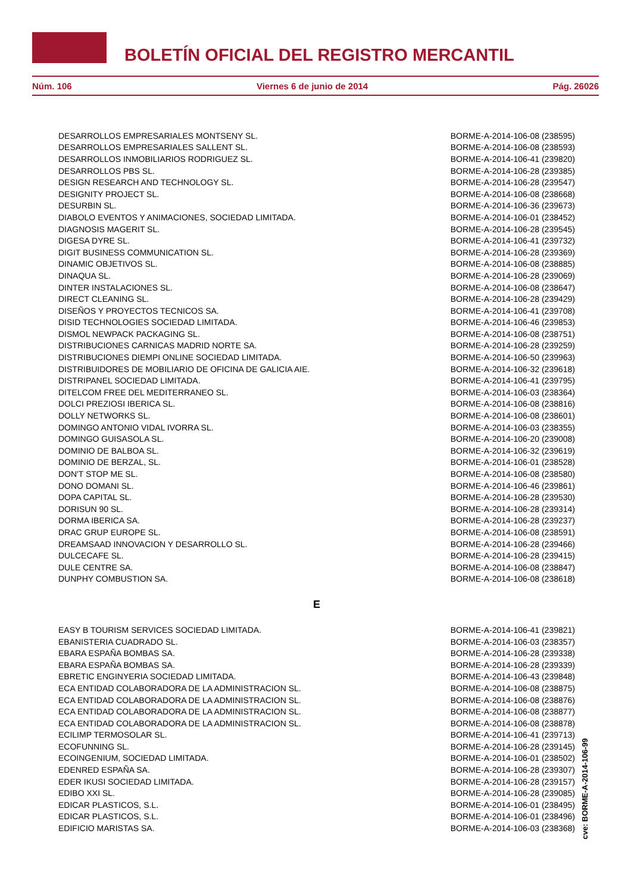BOLETÍN OFICIAL DEL REGISTRO MERCANTIL
Núm. 106 Viernes 6 de junio de 2014 Pág. 26026
| DESARROLLOS EMPRESARIALES MONTSENY SL. | BORME-A-2014-106-08 (238595) |
| DESARROLLOS EMPRESARIALES SALLENT SL. | BORME-A-2014-106-08 (238593) |
| DESARROLLOS INMOBILIARIOS RODRIGUEZ SL. | BORME-A-2014-106-41 (239820) |
| DESARROLLOS PBS SL. | BORME-A-2014-106-28 (239385) |
| DESIGN RESEARCH AND TECHNOLOGY SL. | BORME-A-2014-106-28 (239547) |
| DESIGNITY PROJECT SL. | BORME-A-2014-106-08 (238668) |
| DESURBIN SL. | BORME-A-2014-106-36 (239673) |
| DIABOLO EVENTOS Y ANIMACIONES, SOCIEDAD LIMITADA. | BORME-A-2014-106-01 (238452) |
| DIAGNOSIS MAGERIT SL. | BORME-A-2014-106-28 (239545) |
| DIGESA DYRE SL. | BORME-A-2014-106-41 (239732) |
| DIGIT BUSINESS COMMUNICATION SL. | BORME-A-2014-106-28 (239369) |
| DINAMIC OBJETIVOS SL. | BORME-A-2014-106-08 (238885) |
| DINAQUA SL. | BORME-A-2014-106-28 (239069) |
| DINTER INSTALACIONES SL. | BORME-A-2014-106-08 (238647) |
| DIRECT CLEANING SL. | BORME-A-2014-106-28 (239429) |
| DISEÑOS Y PROYECTOS TECNICOS SA. | BORME-A-2014-106-41 (239708) |
| DISID TECHNOLOGIES SOCIEDAD LIMITADA. | BORME-A-2014-106-46 (239853) |
| DISMOL NEWPACK PACKAGING SL. | BORME-A-2014-106-08 (238751) |
| DISTRIBUCIONES CARNICAS MADRID NORTE SA. | BORME-A-2014-106-28 (239259) |
| DISTRIBUCIONES DIEMPI ONLINE SOCIEDAD LIMITADA. | BORME-A-2014-106-50 (239963) |
| DISTRIBUIDORES DE MOBILIARIO DE OFICINA DE GALICIA AIE. | BORME-A-2014-106-32 (239618) |
| DISTRIPANEL SOCIEDAD LIMITADA. | BORME-A-2014-106-41 (239795) |
| DITELCOM FREE DEL MEDITERRANEO SL. | BORME-A-2014-106-03 (238364) |
| DOLCI PREZIOSI IBERICA SL. | BORME-A-2014-106-08 (238816) |
| DOLLY NETWORKS SL. | BORME-A-2014-106-08 (238601) |
| DOMINGO ANTONIO VIDAL IVORRA SL. | BORME-A-2014-106-03 (238355) |
| DOMINGO GUISASOLA SL. | BORME-A-2014-106-20 (239008) |
| DOMINIO DE BALBOA SL. | BORME-A-2014-106-32 (239619) |
| DOMINIO DE BERZAL, SL. | BORME-A-2014-106-01 (238528) |
| DON'T STOP ME SL. | BORME-A-2014-106-08 (238580) |
| DONO DOMANI SL. | BORME-A-2014-106-46 (239861) |
| DOPA CAPITAL SL. | BORME-A-2014-106-28 (239530) |
| DORISUN 90 SL. | BORME-A-2014-106-28 (239314) |
| DORMA IBERICA SA. | BORME-A-2014-106-28 (239237) |
| DRAC GRUP EUROPE SL. | BORME-A-2014-106-08 (238591) |
| DREAMSAAD INNOVACION Y DESARROLLO SL. | BORME-A-2014-106-28 (239466) |
| DULCECAFE SL. | BORME-A-2014-106-28 (239415) |
| DULE CENTRE SA. | BORME-A-2014-106-08 (238847) |
| DUNPHY COMBUSTION SA. | BORME-A-2014-106-08 (238618) |
| E | |
| EASY B TOURISM SERVICES SOCIEDAD LIMITADA. | BORME-A-2014-106-41 (239821) |
| EBANISTERIA CUADRADO SL. | BORME-A-2014-106-03 (238357) |
| EBARA ESPAÑA BOMBAS SA. | BORME-A-2014-106-28 (239338) |
| EBARA ESPAÑA BOMBAS SA. | BORME-A-2014-106-28 (239339) |
| EBRETIC ENGINYERIA SOCIEDAD LIMITADA. | BORME-A-2014-106-43 (239848) |
| ECA ENTIDAD COLABORADORA DE LA ADMINISTRACION SL. | BORME-A-2014-106-08 (238875) |
| ECA ENTIDAD COLABORADORA DE LA ADMINISTRACION SL. | BORME-A-2014-106-08 (238876) |
| ECA ENTIDAD COLABORADORA DE LA ADMINISTRACION SL. | BORME-A-2014-106-08 (238877) |
| ECA ENTIDAD COLABORADORA DE LA ADMINISTRACION SL. | BORME-A-2014-106-08 (238878) |
| ECILIMP TERMOSOLAR SL. | BORME-A-2014-106-41 (239713) |
| ECOFUNNING SL. | BORME-A-2014-106-28 (239145) |
| ECOINGENIUM, SOCIEDAD LIMITADA. | BORME-A-2014-106-01 (238502) |
| EDENRED ESPAÑA SA. | BORME-A-2014-106-28 (239307) |
| EDER IKUSI SOCIEDAD LIMITADA. | BORME-A-2014-106-28 (239157) |
| EDIBO XXI SL. | BORME-A-2014-106-28 (239085) |
| EDICAR PLASTICOS, S.L. | BORME-A-2014-106-01 (238495) |
| EDICAR PLASTICOS, S.L. | BORME-A-2014-106-01 (238496) |
| EDIFICIO MARISTAS SA. | BORME-A-2014-106-03 (238368) |
cve: BORME-A-2014-106-99